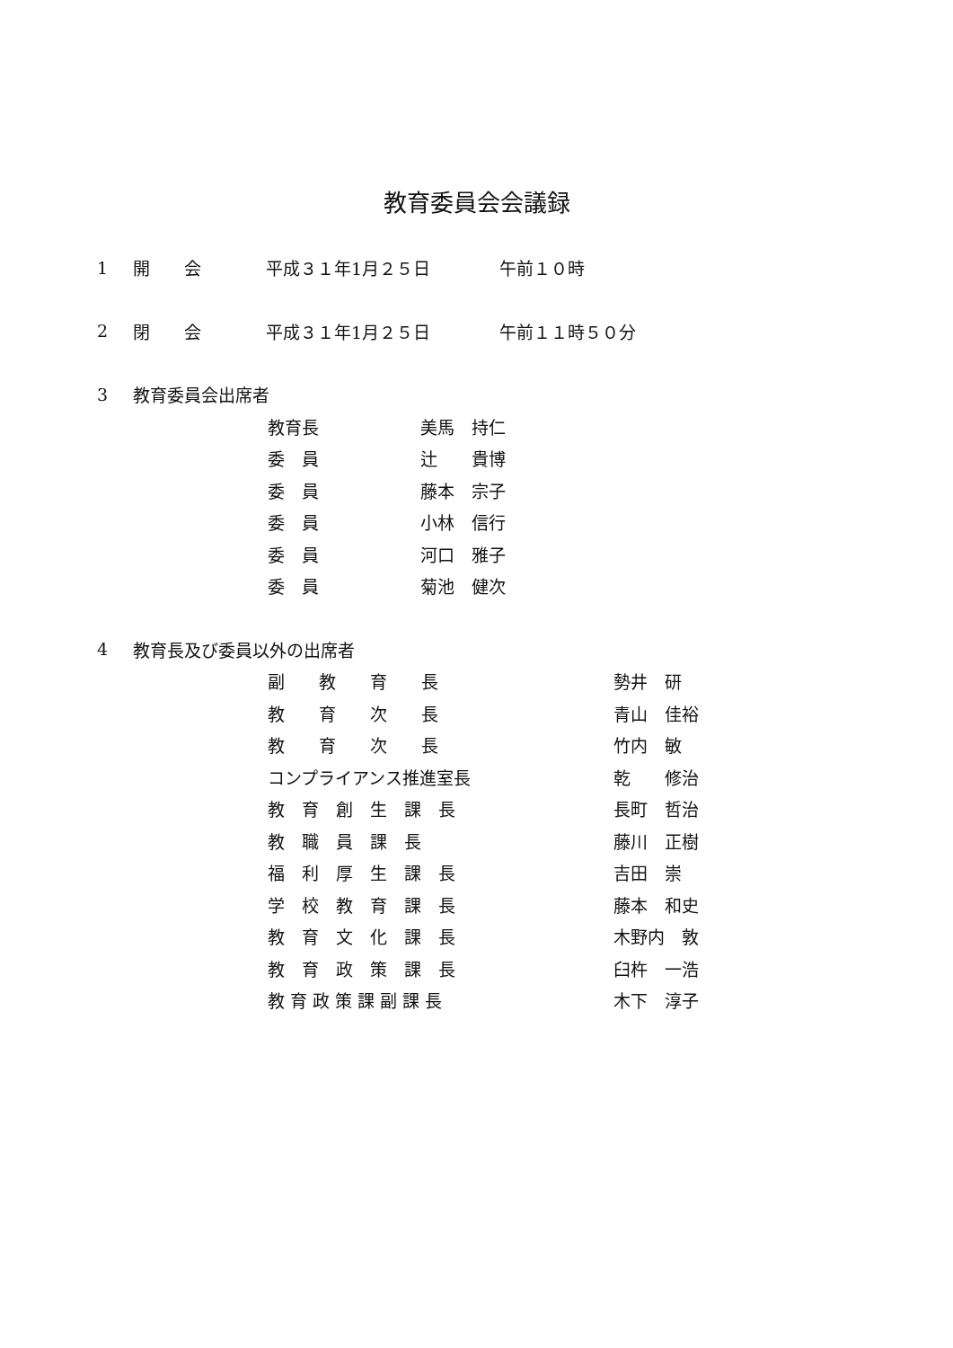教育委員会会議録
1 開　　会 平成３１年1月２５日 午前１０時
2 閉　　会 平成３１年1月２５日 午前１１時５０分
3 教育委員会出席者
教育長 美馬　持仁
委　員 辻　　貴博
委　員 藤本　宗子
委　員 小林　信行
委　員 河口　雅子
委　員 菊池　健次
4 教育長及び委員以外の出席者
副　　教　　育　　長 勢井　研
教　　育　　次　　長 青山　佳裕
教　　育　　次　　長 竹内　敏
コンプライアンス推進室長 乾　　修治
教　育　創　生　課　長 長町　哲治
教　職　員　課　長 藤川　正樹
福　利　厚　生　課　長 吉田　崇
学　校　教　育　課　長 藤本　和史
教　育　文　化　課　長 木野内　敦
教　育　政　策　課　長 臼杵　一浩
教 育 政 策 課 副 課 長 木下　淳子